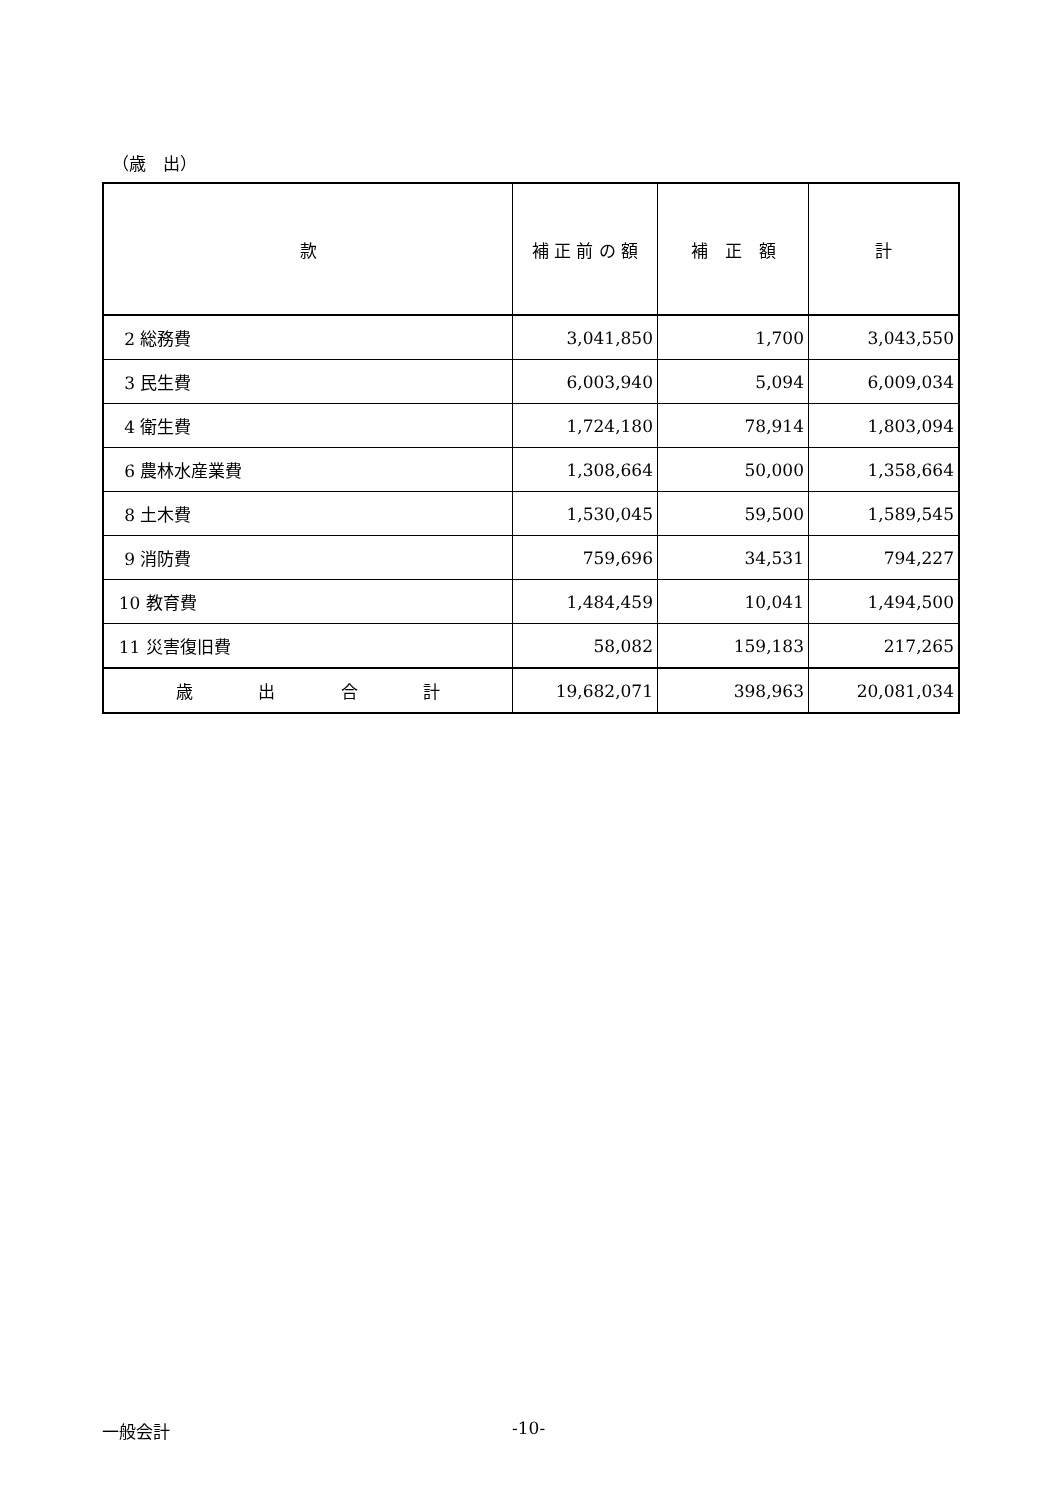（歳　出）
| 款 | 補 正 前 の 額 | 補 正 額 | 計 |
| --- | --- | --- | --- |
| 2 総務費 | 3,041,850 | 1,700 | 3,043,550 |
| 3 民生費 | 6,003,940 | 5,094 | 6,009,034 |
| 4 衛生費 | 1,724,180 | 78,914 | 1,803,094 |
| 6 農林水産業費 | 1,308,664 | 50,000 | 1,358,664 |
| 8 土木費 | 1,530,045 | 59,500 | 1,589,545 |
| 9 消防費 | 759,696 | 34,531 | 794,227 |
| 10 教育費 | 1,484,459 | 10,041 | 1,494,500 |
| 11 災害復旧費 | 58,082 | 159,183 | 217,265 |
| 歳 出 合 計 | 19,682,071 | 398,963 | 20,081,034 |
一般会計 -10-